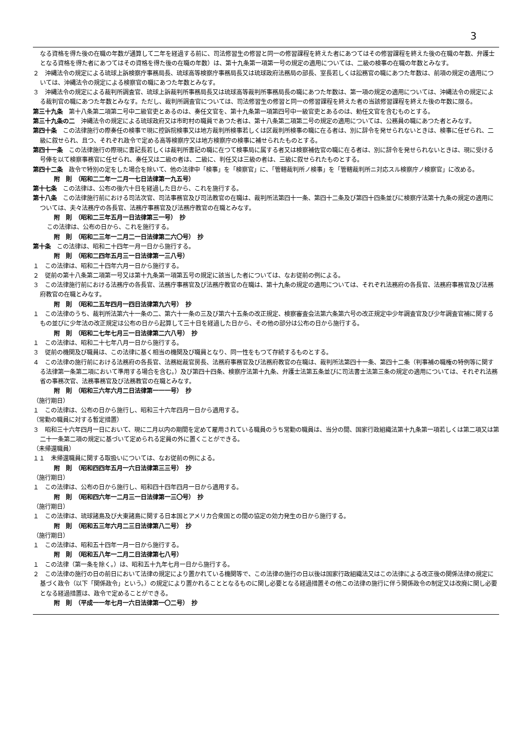3
なる資格を得た後の在職の年数が通算して二年を経過する前に、司法修習生の修習と同一の修習課程を終えた者にあつてはその修習課程を終えた後の在職の年数、弁護士となる資格を得た者にあつてはその資格を得た後の在職の年数）は、第十九条第一項第一号の規定の適用については、二級の検事の在職の年数とみなす。
２　沖縄法令の規定による琉球上訴検察庁事務局長、琉球高等検察庁事務局長又は琉球政府法務局の部長、室長若しくは訟務官の職にあつた年数は、前項の規定の適用については、沖縄法令の規定による検察官の職にあつた年数とみなす。
３　沖縄法令の規定による裁判所調査官、琉球上訴裁判所事務局長又は琉球高等裁判所事務局長の職にあつた年数は、第一項の規定の適用については、沖縄法令の規定による裁判官の職にあつた年数とみなす。ただし、裁判所調査官については、司法修習生の修習と同一の修習課程を終えた者の当該修習課程を終えた後の年数に限る。
第三十九条　第十八条第二項第二号中二級官吏とあるのは、奏任文官を、第十九条第一項第四号中一級官吏とあるのは、勅任文官を含むものとする。
第三十九条の二　沖縄法令の規定による琉球政府又は市町村の職員であつた者は、第十八条第二項第二号の規定の適用については、公務員の職にあつた者とみなす。
第四十条　この法律施行の際奏任の検事で現に控訴院検事又は地方裁判所検事若しくは区裁判所検事の職に在る者は、別に辞令を発せられないときは、検事に任ぜられ、二級に叙せられ、且つ、それぞれ政令で定める高等検察庁又は地方検察庁の検事に補せられたものとする。
第四十一条　この法律施行の際現に書記長若しくは裁判所書記の職に在つて検事局に属する者又は検察補佐官の職に在る者は、別に辞令を発せられないときは、現に受ける号俸を以て検察事務官に任ぜられ、奏任又は二級の者は、二級に、判任又は三級の者は、三級に叙せられたものとする。
第四十二条　政令で特別の定をした場合を除いて、他の法律中「検事」を「検察官」に、「管轄裁判所ノ検事」を「管轄裁判所ニ対応スル検察庁ノ検察官」に改める。
附　則　（昭和二二年一二月一七日法律第一九五号）
第十七条　この法律は、公布の後六十日を経過した日から、これを施行する。
第十八条　この法律施行前における司法次官、司法事務官及び司法教官の在職は、裁判所法第四十一条、第四十二条及び第四十四条並びに検察庁法第十九条の規定の適用については、夫々法務庁の各長官、法務庁事務官及び法務庁教官の在職とみなす。
附　則　（昭和二三年五月一日法律第三一号）　抄
この法律は、公布の日から、これを施行する。
附　則　（昭和二三年一二月二一日法律第二六〇号）　抄
第十条　この法律は、昭和二十四年一月一日から施行する。
附　則　（昭和二四年五月三一日法律第一三八号）
１　この法律は、昭和二十四年六月一日から施行する。
２　従前の第十八条第二項第一号又は第十九条第一項第五号の規定に該当した者については、なお従前の例による。
３　この法律施行前における法務庁の各長官、法務庁事務官及び法務庁教官の在職は、第十九条の規定の適用については、それぞれ法務府の各長官、法務府事務官及び法務府教官の在職とみなす。
附　則　（昭和二五年四月一四日法律第九六号）　抄
１　この法律のうち、裁判所法第六十一条の二、第六十一条の三及び第六十五条の改正規定、検察審査会法第六条第六号の改正規定中少年調査官及び少年調査官補に関するもの並びに少年法の改正規定は公布の日から起算して三十日を経過した日から、その他の部分は公布の日から施行する。
附　則　（昭和二七年七月三一日法律第二六八号）　抄
１　この法律は、昭和二十七年八月一日から施行する。
３　従前の機関及び職員は、この法律に基く相当の機関及び職員となり、同一性をもつて存続するものとする。
４　この法律の施行前における法務府の各長官、法務総裁官房長、法務府事務官及び法務府教官の在職は、裁判所法第四十一条、第四十二条（判事補の職権の特例等に関する法律第一条第二項において準用する場合を含む。）及び第四十四条、検察庁法第十九条、弁護士法第五条並びに司法書士法第三条の規定の適用については、それぞれ法務省の事務次官、法務事務官及び法務教官の在職とみなす。
附　則　（昭和三六年六月二日法律第一一一号）　抄
（施行期日）
１　この法律は、公布の日から施行し、昭和三十六年四月一日から適用する。
（常勤の職員に対する暫定措置）
３　昭和三十六年四月一日において、現に二月以内の期間を定めて雇用されている職員のうち常勤の職員は、当分の間、国家行政組織法第十九条第一項若しくは第二項又は第二十一条第二項の規定に基づいて定められる定員の外に置くことができる。
（未帰還職員）
１１　未帰還職員に関する取扱いについては、なお従前の例による。
附　則　（昭和四四年五月一六日法律第三三号）　抄
（施行期日）
１　この法律は、公布の日から施行し、昭和四十四年四月一日から適用する。
附　則　（昭和四六年一二月三一日法律第一三〇号）　抄
（施行期日）
１　この法律は、琉球諸島及び大東諸島に関する日本国とアメリカ合衆国との間の協定の効力発生の日から施行する。
附　則　（昭和五三年六月二三日法律第八二号）　抄
（施行期日）
１　この法律は、昭和五十四年一月一日から施行する。
附　則　（昭和五八年一二月二日法律第七八号）
１　この法律（第一条を除く。）は、昭和五十九年七月一日から施行する。
２　この法律の施行の日の前日において法律の規定により置かれている機関等で、この法律の施行の日以後は国家行政組織法又はこの法律による改正後の関係法律の規定に基づく政令（以下「関係政令」という。）の規定により置かれることとなるものに関し必要となる経過措置その他この法律の施行に伴う関係政令の制定又は改廃に関し必要となる経過措置は、政令で定めることができる。
附　則　（平成一一年七月一六日法律第一〇二号）　抄